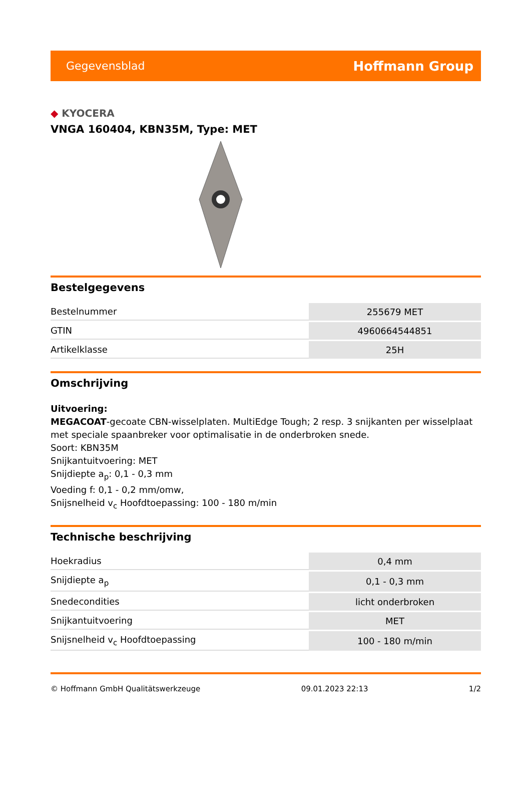Gegevensblad
Hoffmann Group
◆ KYOCERA
VNGA 160404, KBN35M, Type: MET
Bestelgegevens
| Bestelnummer | 255679 MET |
| GTIN | 4960664544851 |
| Artikelklasse | 25H |
Omschrijving
Uitvoering:
MEGACOAT-gecoate CBN-wisselplaten. MultiEdge Tough; 2 resp. 3 snijkanten per wisselplaat met speciale spaanbreker voor optimalisatie in de onderbroken snede.
Soort: KBN35M
Snijkantuitvoering: MET
Snijdiepte a<sub>p</sub>: 0,1 - 0,3 mm
Voeding f: 0,1 - 0,2 mm/omw,
Snijsnelheid v<sub>c</sub> Hoofdtoepassing: 100 - 180 m/min
Technische beschrijving
| Hoekradius | 0,4 mm |
| Snijdiepte a<sub>p</sub> | 0,1 - 0,3 mm |
| Snedecondities | licht onderbroken |
| Snijkantuitvoering | MET |
| Snijsnelheid v<sub>c</sub> Hoofdtoepassing | 100 - 180 m/min |
© Hoffmann GmbH Qualitätswerkzeuge 09.01.2023 22:13 1/2